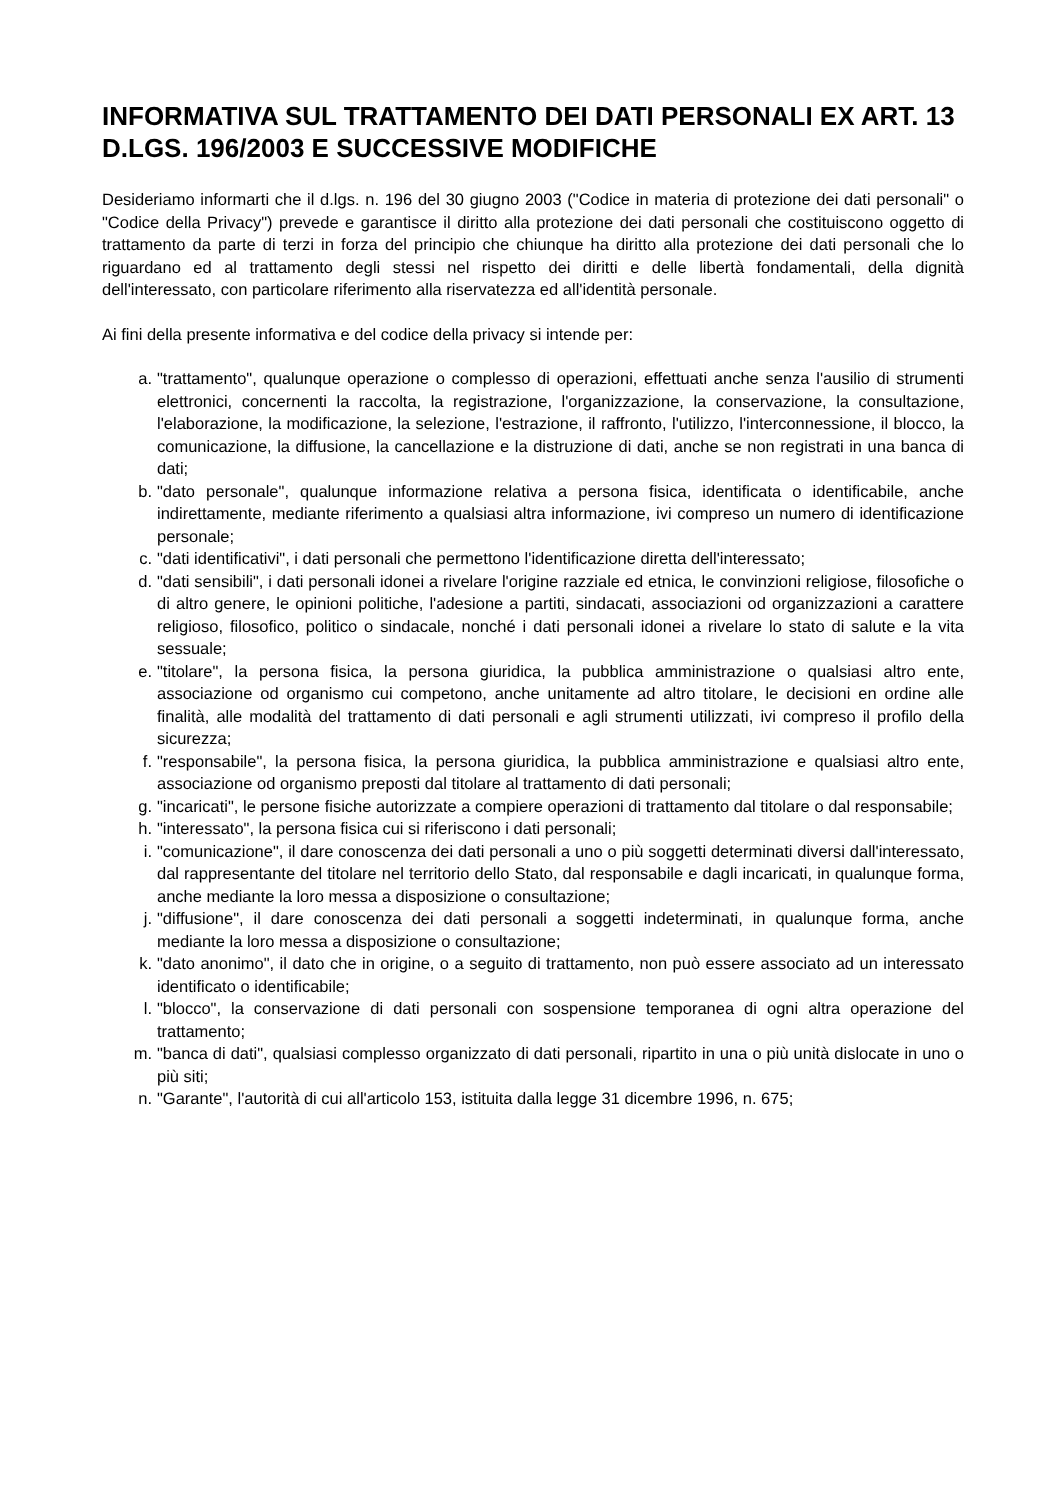INFORMATIVA SUL TRATTAMENTO DEI DATI PERSONALI EX ART. 13 D.LGS. 196/2003 E SUCCESSIVE MODIFICHE
Desideriamo informarti che il d.lgs. n. 196 del 30 giugno 2003 ("Codice in materia di protezione dei dati personali" o "Codice della Privacy") prevede e garantisce il diritto alla protezione dei dati personali che costituiscono oggetto di trattamento da parte di terzi in forza del principio che chiunque ha diritto alla protezione dei dati personali che lo riguardano ed al trattamento degli stessi nel rispetto dei diritti e delle libertà fondamentali, della dignità dell'interessato, con particolare riferimento alla riservatezza ed all'identità personale.
Ai fini della presente informativa e del codice della privacy si intende per:
a. "trattamento", qualunque operazione o complesso di operazioni, effettuati anche senza l'ausilio di strumenti elettronici, concernenti la raccolta, la registrazione, l'organizzazione, la conservazione, la consultazione, l'elaborazione, la modificazione, la selezione, l'estrazione, il raffronto, l'utilizzo, l'interconnessione, il blocco, la comunicazione, la diffusione, la cancellazione e la distruzione di dati, anche se non registrati in una banca di dati;
b. "dato personale", qualunque informazione relativa a persona fisica, identificata o identificabile, anche indirettamente, mediante riferimento a qualsiasi altra informazione, ivi compreso un numero di identificazione personale;
c. "dati identificativi", i dati personali che permettono l'identificazione diretta dell'interessato;
d. "dati sensibili", i dati personali idonei a rivelare l'origine razziale ed etnica, le convinzioni religiose, filosofiche o di altro genere, le opinioni politiche, l'adesione a partiti, sindacati, associazioni od organizzazioni a carattere religioso, filosofico, politico o sindacale, nonché i dati personali idonei a rivelare lo stato di salute e la vita sessuale;
e. "titolare", la persona fisica, la persona giuridica, la pubblica amministrazione o qualsiasi altro ente, associazione od organismo cui competono, anche unitamente ad altro titolare, le decisioni en ordine alle finalità, alle modalità del trattamento di dati personali e agli strumenti utilizzati, ivi compreso il profilo della sicurezza;
f. "responsabile", la persona fisica, la persona giuridica, la pubblica amministrazione e qualsiasi altro ente, associazione od organismo preposti dal titolare al trattamento di dati personali;
g. "incaricati", le persone fisiche autorizzate a compiere operazioni di trattamento dal titolare o dal responsabile;
h. "interessato", la persona fisica cui si riferiscono i dati personali;
i. "comunicazione", il dare conoscenza dei dati personali a uno o più soggetti determinati diversi dall'interessato, dal rappresentante del titolare nel territorio dello Stato, dal responsabile e dagli incaricati, in qualunque forma, anche mediante la loro messa a disposizione o consultazione;
j. "diffusione", il dare conoscenza dei dati personali a soggetti indeterminati, in qualunque forma, anche mediante la loro messa a disposizione o consultazione;
k. "dato anonimo", il dato che in origine, o a seguito di trattamento, non può essere associato ad un interessato identificato o identificabile;
l. "blocco", la conservazione di dati personali con sospensione temporanea di ogni altra operazione del trattamento;
m. "banca di dati", qualsiasi complesso organizzato di dati personali, ripartito in una o più unità dislocate in uno o più siti;
n. "Garante", l'autorità di cui all'articolo 153, istituita dalla legge 31 dicembre 1996, n. 675;